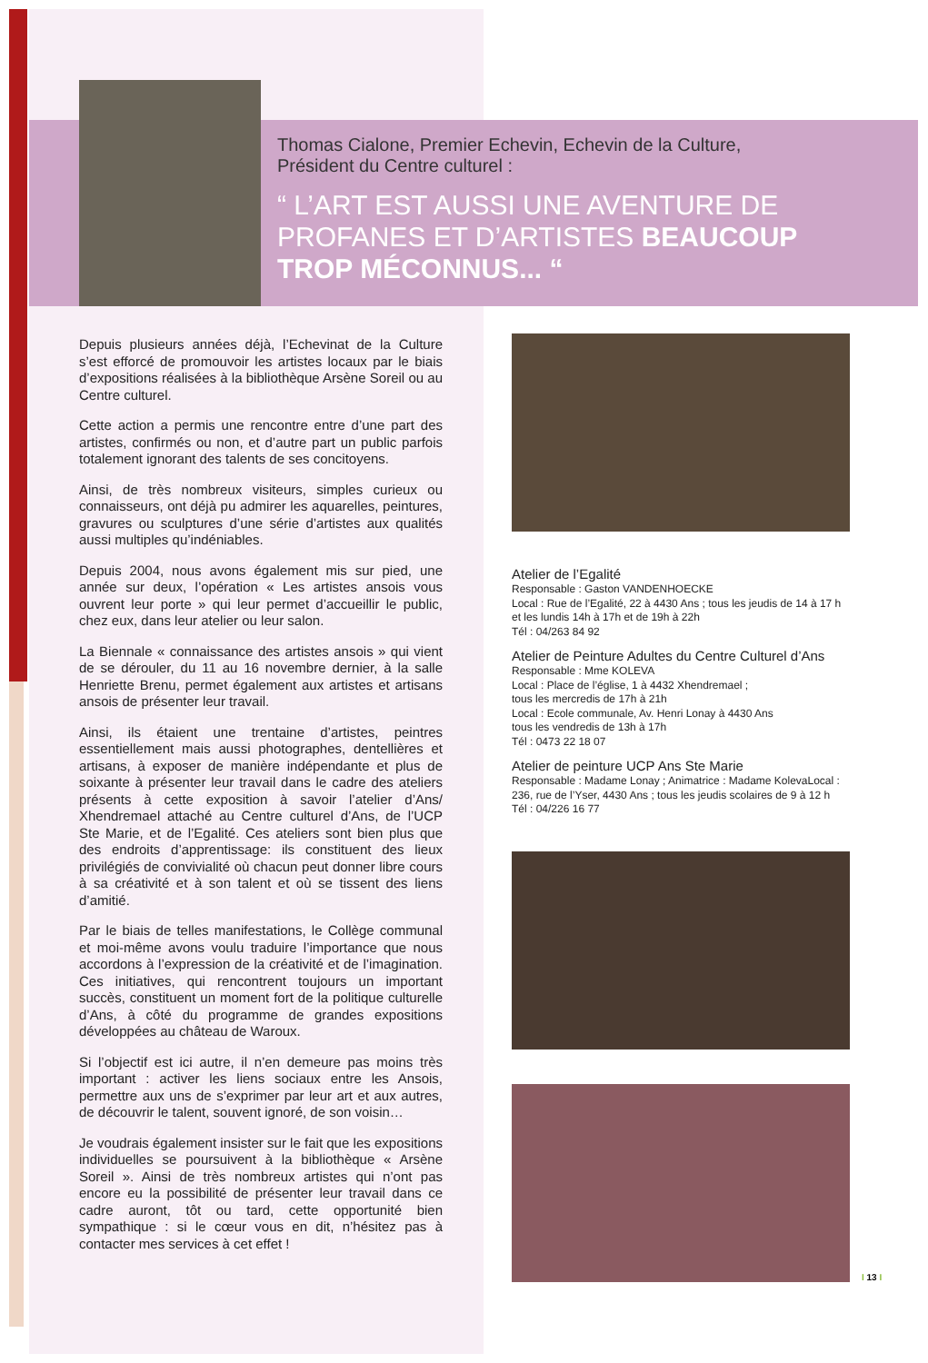Thomas Cialone, Premier Echevin, Echevin de la Culture,
Président du Centre culturel :
“ L’ART EST AUSSI UNE AVENTURE DE PROFANES ET D’ARTISTES BEAUCOUP TROP MÉCONNUS... “
Depuis plusieurs années déjà, l’Echevinat de la Culture s’est efforcé de promouvoir les artistes locaux par le biais d’expositions réalisées à la bibliothèque Arsène Soreil ou au Centre culturel.
Cette action a permis une rencontre entre d’une part des artistes, confirmés ou non, et d’autre part un public parfois totalement ignorant des talents de ses concitoyens.
Ainsi, de très nombreux visiteurs, simples curieux ou connaisseurs, ont déjà pu admirer les aquarelles, peintures, gravures ou sculptures d’une série d’artistes aux qualités aussi multiples qu’indéniables.
Depuis 2004, nous avons également mis sur pied, une année sur deux, l’opération « Les artistes ansois vous ouvrent leur porte » qui leur permet d’accueillir le public, chez eux, dans leur atelier ou leur salon.
La Biennale « connaissance des artistes ansois » qui vient de se dérouler, du 11 au 16 novembre dernier, à la salle Henriette Brenu, permet également aux artistes et artisans ansois de présenter leur travail.
Ainsi, ils étaient une trentaine d’artistes, peintres essentiellement mais aussi photographes, dentellières et artisans, à exposer de manière indépendante et plus de soixante à présenter leur travail dans le cadre des ateliers présents à cette exposition à savoir l’atelier d’Ans/ Xhendremael attaché au Centre culturel d’Ans, de l’UCP Ste Marie, et de l’Egalité. Ces ateliers sont bien plus que des endroits d’apprentissage: ils constituent des lieux privilégiés de convivialité où chacun peut donner libre cours à sa créativité et à son talent et où se tissent des liens d’amitié.
Par le biais de telles manifestations, le Collège communal et moi-même avons voulu traduire l’importance que nous accordons à l’expression de la créativité et de l’imagination. Ces initiatives, qui rencontrent toujours un important succès, constituent un moment fort de la politique culturelle d’Ans, à côté du programme de grandes expositions développées au château de Waroux.
Si l’objectif est ici autre, il n’en demeure pas moins très important : activer les liens sociaux entre les Ansois, permettre aux uns de s’exprimer par leur art et aux autres, de découvrir le talent, souvent ignoré, de son voisin…
Je voudrais également insister sur le fait que les expositions individuelles se poursuivent à la bibliothèque « Arsène Soreil ». Ainsi de très nombreux artistes qui n’ont pas encore eu la possibilité de présenter leur travail dans ce cadre auront, tôt ou tard, cette opportunité bien sympathique : si le cœur vous en dit, n’hésitez pas à contacter mes services à cet effet !
Atelier de l’Egalité
Responsable : Gaston VANDENHOECKE
Local : Rue de l’Egalité, 22 à 4430 Ans ; tous les jeudis de 14 à 17 h et les lundis 14h à 17h et de 19h à 22h
Tél : 04/263 84 92
Atelier de Peinture Adultes du Centre Culturel d’Ans
Responsable : Mme KOLEVA
Local : Place de l’église, 1 à 4432 Xhendremael ;
tous les mercredis de 17h à 21h
Local : Ecole communale, Av. Henri Lonay à 4430 Ans
tous les vendredis de 13h à 17h
Tél : 0473 22 18 07
Atelier de peinture UCP Ans Ste Marie
Responsable : Madame Lonay ; Animatrice : Madame KolevaLocal : 236, rue de l’Yser, 4430 Ans ; tous les jeudis scolaires de 9 à 12 h
Tél : 04/226 16 77
I 13 I